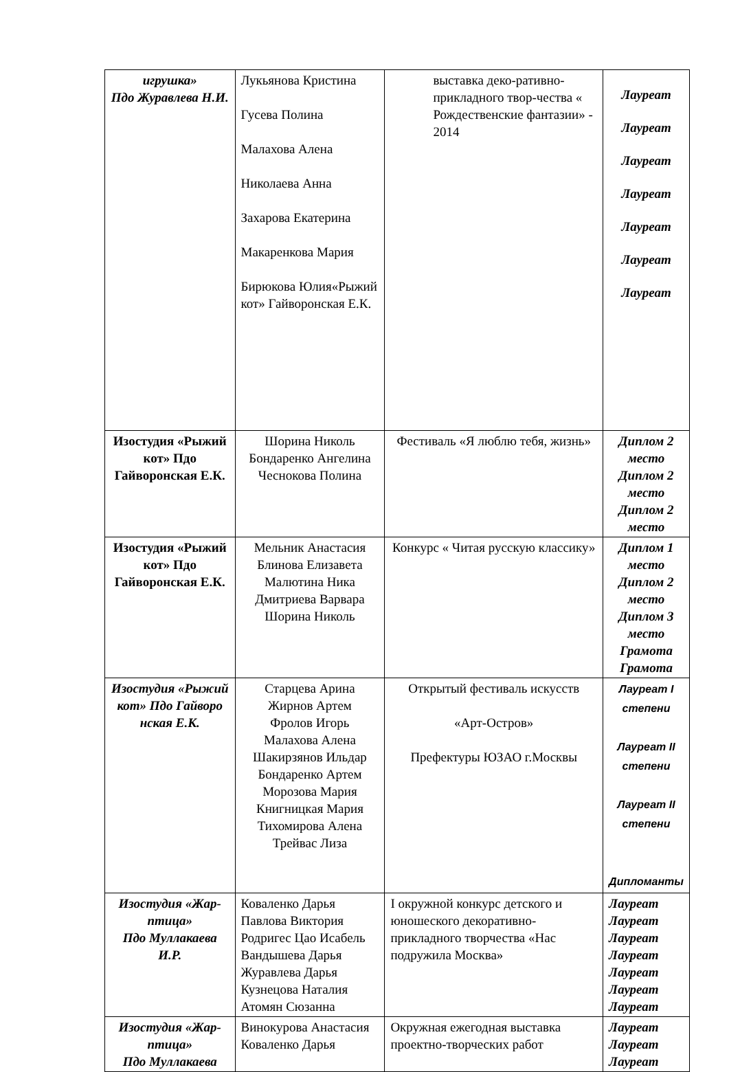| игрушка» Пдо Журавлева Н.И. | Лукьянова Кристина Гусева Полина Малахова Алена Николаева Анна Захарова Екатерина Макаренкова Мария Бирюкова Юлия«Рыжий кот» Гайворонская Е.К. | выставка деко-ративно-прикладного твор-чества « Рождественские фантазии» - 2014 | Лауреат Лауреат Лауреат Лауреат Лауреат Лауреат Лауреат |
| Изостудия «Рыжий кот» Пдо Гайворонская Е.К. | Шорина Николь Бондаренко Ангелина Чеснокова Полина | Фестиваль «Я люблю тебя, жизнь» | Диплом 2 место Диплом 2 место Диплом 2 место |
| Изостудия «Рыжий кот» Пдо Гайворонская Е.К. | Мельник Анастасия Блинова Елизавета Малютина Ника Дмитриева Варвара Шорина Николь | Конкурс « Читая русскую классику» | Диплом 1 место Диплом 2 место Диплом 3 место Грамота Грамота |
| Изостудия «Рыжий кот» Пдо Гайворо нская Е.К. | Старцева Арина Жирнов Артем Фролов Игорь Малахова Алена Шакирзянов Ильдар Бондаренко Артем Морозова Мария Книгницкая Мария Тихомирова Алена Трейвас Лиза | Открытый фестиваль искусств «Арт-Остров» Префектуры ЮЗАО г.Москвы | Лауреат I степени Лауреат II степени Лауреат II степени Дипломанты |
| Изостудия «Жар-птица» Пдо Муллакаева И.Р. | Коваленко Дарья Павлова Виктория Родригес Цао Исабель Вандышева Дарья Журавлева Дарья Кузнецова Наталия Атомян Сюзанна | I окружной конкурс детского и юношеского декоративно-прикладного творчества «Нас подружила Москва» | Лауреат Лауреат Лауреат Лауреат Лауреат Лауреат Лауреат |
| Изостудия «Жар-птица» Пдо Муллакаева | Винокурова Анастасия Коваленко Дарья | Окружная ежегодная выставка проектно-творческих работ | Лауреат Лауреат Лауреат |